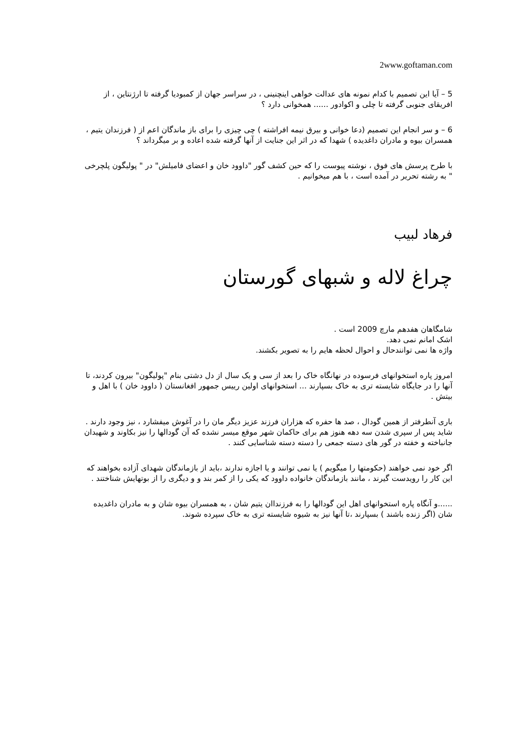2www.goftaman.com
5 – آیا این تصمیم با کدام نمونه های عدالت خواهی اینچنینی ، در سراسر جهان از کمبودیا گرفته تا ارژنتاین ، از افریقای جنوبی گرفته تا چلی و اکوادور ...... همخوانی دارد ؟
6 – و سر انجام این تصمیم (دعا خوانی و بیرق نیمه افراشته ) چی چیزی را برای باز ماندگان اعم از ( فرزندان یتیم ، همسران بیوه و مادران داغدیده ) شهدا که در اثر این جنایت از آنها گرفته شده اعاده و بر میگرداند ؟
با طرح پرسش های فوق ، نوشته پیوست را که حین کشف گور "داوود خان و اعضای فامیلش" در " پولیگون پلچرخی " به رشته تحریر در آمده است ، با هم میخوانیم .
فرهاد لبیب
چراغ لاله و شبهای گورستان
شامگاهان هفدهم مارچ 2009 است .
اشک امانم نمی دهد.
واژه ها نمی توانندحال و احوال لحظه هایم را به تصویر بکشند.
امروز پاره استخوانهای فرسوده در نهانگاه خاک را بعد از سی و یک سال از دل دشتی بنام "پولیگون" بیرون کردند، تا آنها را در جایگاه شایسته تری به خاک بسپارند ... استخوانهای اولین رییس جمهور افغانستان ( داوود خان ) با اهل و بیتش .
باری آنطرفتر از همین گودال ، صد ها حفره که هزاران فرزند عزیز دیگر مان را در آغوش میفشارد ، نیز وجود دارند . شاید پس ار سپری شدن سه دهه هنوز هم برای حاکمان شهر موقع میسر نشده که آن گودالها را نیز بکاوند و شهیدان جانباخته و خفته در گور های دسته جمعی را دسته دسته شناسایی کنند .
اگر خود نمی خواهند (حکومتها را میگویم ) یا نمی توانند و یا اجازه ندارند ،باید از بازماندگان شهدای آزاده بخواهند که این کار را رویدست گیرند ، مانند بازماندگان خانواده داوود که یکی را از کمر بند و و دیگری را از بوتهایش شناختند .
......و آنگاه پاره استخوانهای اهل این گودالها را به فرزنداان یتیم شان ، به همسران بیوه شان و به مادران داغدیده شان (اگر زنده باشند ) بسپارند ،تا آنها نیز به شیوه شایسته تری به خاک سپرده شوند.